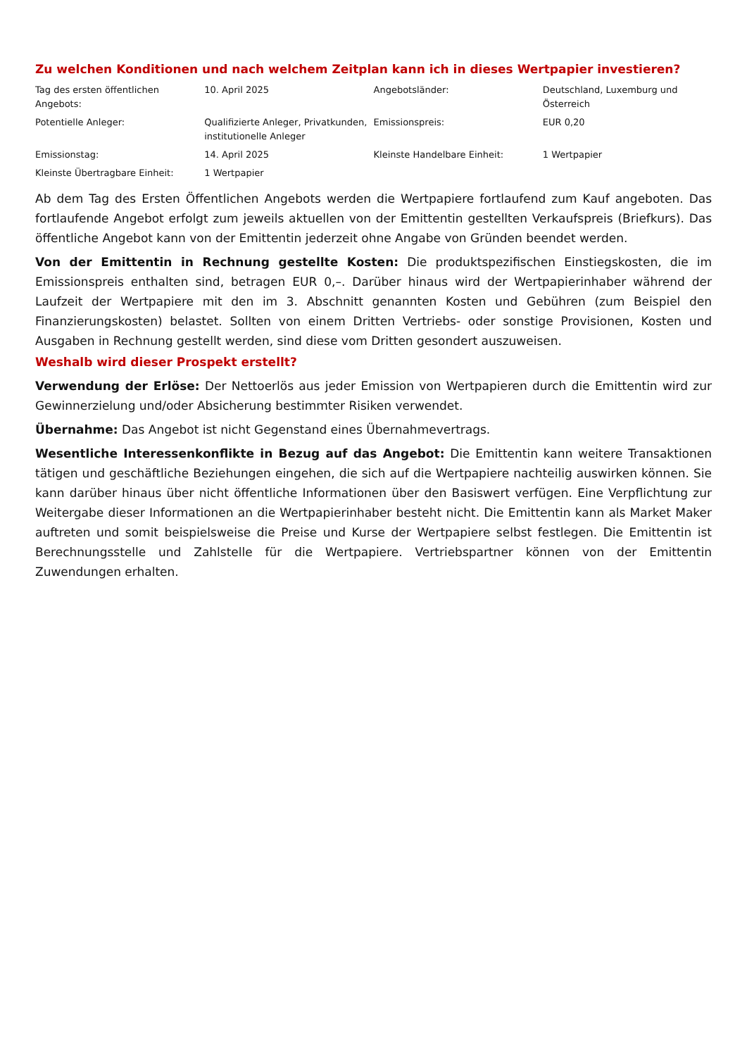Zu welchen Konditionen und nach welchem Zeitplan kann ich in dieses Wertpapier investieren?
| Tag des ersten öffentlichen Angebots: | 10. April 2025 | Angebotsländer: | Deutschland, Luxemburg und Österreich |
| Potentielle Anleger: | Qualifizierte Anleger, Privatkunden, institutionelle Anleger | Emissionspreis: | EUR 0,20 |
| Emissionstag: | 14. April 2025 | Kleinste Handelbare Einheit: | 1 Wertpapier |
| Kleinste Übertragbare Einheit: | 1 Wertpapier | | |
Ab dem Tag des Ersten Öffentlichen Angebots werden die Wertpapiere fortlaufend zum Kauf angeboten. Das fortlaufende Angebot erfolgt zum jeweils aktuellen von der Emittentin gestellten Verkaufspreis (Briefkurs). Das öffentliche Angebot kann von der Emittentin jederzeit ohne Angabe von Gründen beendet werden.
Von der Emittentin in Rechnung gestellte Kosten: Die produktspezifischen Einstiegskosten, die im Emissionspreis enthalten sind, betragen EUR 0,–. Darüber hinaus wird der Wertpapierinhaber während der Laufzeit der Wertpapiere mit den im 3. Abschnitt genannten Kosten und Gebühren (zum Beispiel den Finanzierungskosten) belastet. Sollten von einem Dritten Vertriebs- oder sonstige Provisionen, Kosten und Ausgaben in Rechnung gestellt werden, sind diese vom Dritten gesondert auszuweisen.
Weshalb wird dieser Prospekt erstellt?
Verwendung der Erlöse: Der Nettoerlös aus jeder Emission von Wertpapieren durch die Emittentin wird zur Gewinnerzielung und/oder Absicherung bestimmter Risiken verwendet.
Übernahme: Das Angebot ist nicht Gegenstand eines Übernahmevertrags.
Wesentliche Interessenkonflikte in Bezug auf das Angebot: Die Emittentin kann weitere Transaktionen tätigen und geschäftliche Beziehungen eingehen, die sich auf die Wertpapiere nachteilig auswirken können. Sie kann darüber hinaus über nicht öffentliche Informationen über den Basiswert verfügen. Eine Verpflichtung zur Weitergabe dieser Informationen an die Wertpapierinhaber besteht nicht. Die Emittentin kann als Market Maker auftreten und somit beispielsweise die Preise und Kurse der Wertpapiere selbst festlegen. Die Emittentin ist Berechnungsstelle und Zahlstelle für die Wertpapiere. Vertriebspartner können von der Emittentin Zuwendungen erhalten.